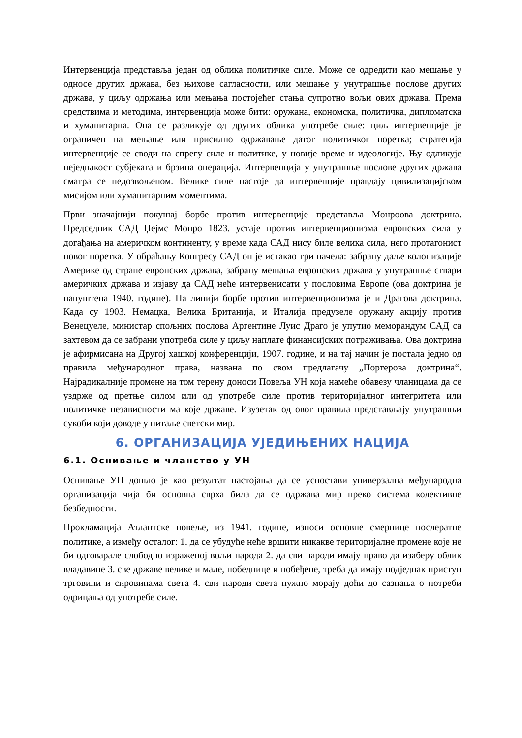Интервенција представља један од облика политичке силе. Може се одредити као мешање у односе других држава, без њихове сагласности, или мешање у унутрашње послове других држава, у циљу одржања или мењања постојећег стања супротно вољи ових држава. Према средствима и методима, интервенција може бити: оружана, економска, политичка, дипломатска и хуманитарна. Она се разликује од других облика употребе силе: циљ интервенције је ограничен на мењање или присилно одржавање датог политичког поретка; стратегија интервенције се своди на спрегу силе и политике, у новије време и идеологије. Њу одликује неједнакост субјеката и брзина операција. Интервенција у унутрашње послове других држава сматра се недозвољеном. Велике силе настоје да интервенције правдају цивилизацијском мисијом или хуманитарним моментима.
Први значајнији покушај борбе против интервенције представља Монроова доктрина. Председник САД Џејмс Монро 1823. устаје против интервенционизма европских сила у догађања на америчком континенту, у време када САД нису биле велика сила, него протагонист новог поретка. У обраћању Конгресу САД он је истакао три начела: забрану даље колонизације Америке од стране европских држава, забрану мешања европских држава у унутрашње ствари америчких држава и изјаву да САД неће интервенисати у пословима Европе (ова доктрина је напуштена 1940. године). На линији борбе против интервенционизма је и Драгова доктрина. Када су 1903. Немацка, Велика Британија, и Италија предузеле оружану акцију против Венецуеле, министар спољних послова Аргентине Луис Драго је упутио меморандум САД са захтевом да се забрани употреба силе у циљу наплате финансијских потраживања. Ова доктрина је афирмисана на Другој хашкој конференцији, 1907. године, и на тај начин је постала једно од правила међународног права, названа по свом предлагачу „Портерова доктрина“. Најрадикалније промене на том терену доноси Повеља УН која намеће обавезу чланицама да се уздрже од претње силом или од употребе силе против територијалног интегритета или политичке независности ма које државе. Изузетак од овог правила представљају унутрашњи сукоби који доводе у питаље светски мир.
6. ОРГАНИЗАЦИЈА УЈЕДИЊЕНИХ НАЦИЈА
6.1. Оснивање и чланство у УН
Оснивање УН дошло је као резултат настојања да се успостави универзална међународна организација чија би основна сврха била да се одржава мир преко система колективне безбедности.
Прокламација Атлантске повеље, из 1941. године, износи основне смернице послератне политике, а између осталог: 1. да се убудуће неће вршити никакве територијалне промене које не би одговарале слободно израженој вољи народа 2. да сви народи имају право да изаберу облик владавине 3. све државе велике и мале, победнице и побеђене, треба да имају подједнак приступ трговини и сировинама света 4. сви народи света нужно морају доћи до сазнања о потреби одрицања од употребе силе.